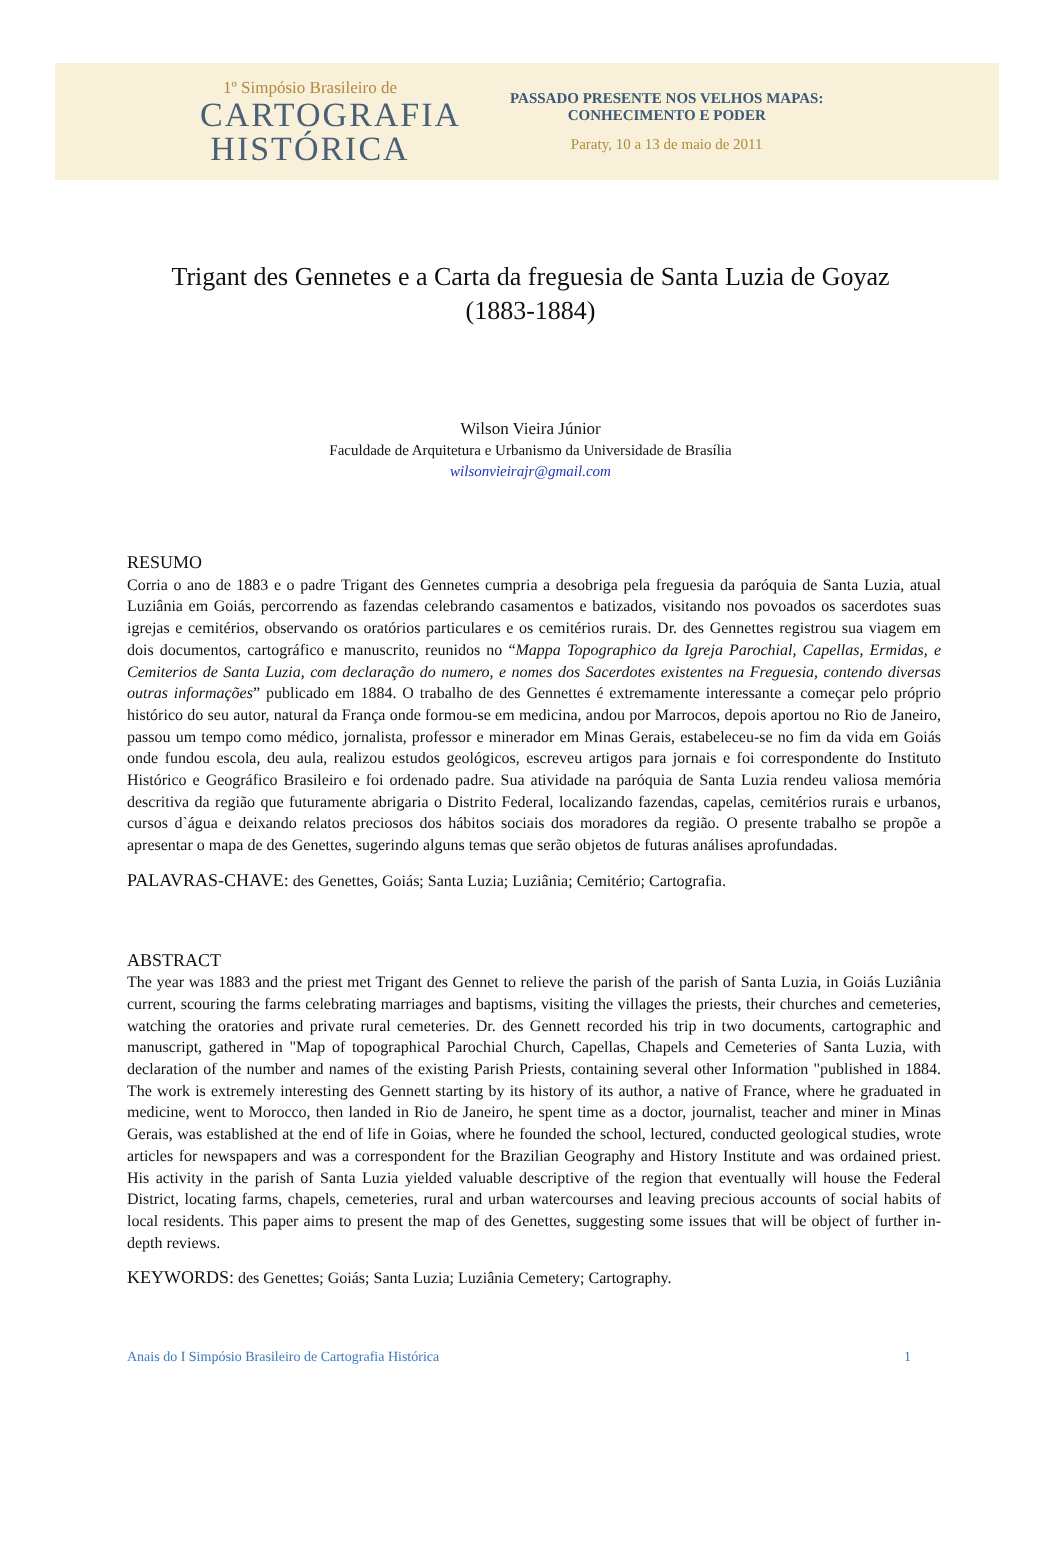1º Simpósio Brasileiro de
CARTOGRAFIA
HISTÓRICA
PASSADO PRESENTE NOS VELHOS MAPAS:
CONHECIMENTO E PODER
Paraty, 10 a 13 de maio de 2011
Trigant des Gennetes e a Carta da freguesia de Santa Luzia de Goyaz (1883-1884)
Wilson Vieira Júnior
Faculdade de Arquitetura e Urbanismo da Universidade de Brasília
wilsonvieirajr@gmail.com
RESUMO
Corria o ano de 1883 e o padre Trigant des Gennetes cumpria a desobriga pela freguesia da paróquia de Santa Luzia, atual Luziânia em Goiás, percorrendo as fazendas celebrando casamentos e batizados, visitando nos povoados os sacerdotes suas igrejas e cemitérios, observando os oratórios particulares e os cemitérios rurais. Dr. des Gennettes registrou sua viagem em dois documentos, cartográfico e manuscrito, reunidos no “Mappa Topographico da Igreja Parochial, Capellas, Ermidas, e Cemiterios de Santa Luzia, com declaração do numero, e nomes dos Sacerdotes existentes na Freguesia, contendo diversas outras informações” publicado em 1884. O trabalho de des Gennettes é extremamente interessante a começar pelo próprio histórico do seu autor, natural da França onde formou-se em medicina, andou por Marrocos, depois aportou no Rio de Janeiro, passou um tempo como médico, jornalista, professor e minerador em Minas Gerais, estabeleceu-se no fim da vida em Goiás onde fundou escola, deu aula, realizou estudos geológicos, escreveu artigos para jornais e foi correspondente do Instituto Histórico e Geográfico Brasileiro e foi ordenado padre. Sua atividade na paróquia de Santa Luzia rendeu valiosa memória descritiva da região que futuramente abrigaria o Distrito Federal, localizando fazendas, capelas, cemitérios rurais e urbanos, cursos d`água e deixando relatos preciosos dos hábitos sociais dos moradores da região. O presente trabalho se propõe a apresentar o mapa de des Genettes, sugerindo alguns temas que serão objetos de futuras análises aprofundadas.
PALAVRAS-CHAVE: des Genettes, Goiás; Santa Luzia; Luziânia; Cemitério; Cartografia.
ABSTRACT
The year was 1883 and the priest met Trigant des Gennet to relieve the parish of the parish of Santa Luzia, in Goiás Luziânia current, scouring the farms celebrating marriages and baptisms, visiting the villages the priests, their churches and cemeteries, watching the oratories and private rural cemeteries. Dr. des Gennett recorded his trip in two documents, cartographic and manuscript, gathered in "Map of topographical Parochial Church, Capellas, Chapels and Cemeteries of Santa Luzia, with declaration of the number and names of the existing Parish Priests, containing several other Information "published in 1884. The work is extremely interesting des Gennett starting by its history of its author, a native of France, where he graduated in medicine, went to Morocco, then landed in Rio de Janeiro, he spent time as a doctor, journalist, teacher and miner in Minas Gerais, was established at the end of life in Goias, where he founded the school, lectured, conducted geological studies, wrote articles for newspapers and was a correspondent for the Brazilian Geography and History Institute and was ordained priest. His activity in the parish of Santa Luzia yielded valuable descriptive of the region that eventually will house the Federal District, locating farms, chapels, cemeteries, rural and urban watercourses and leaving precious accounts of social habits of local residents. This paper aims to present the map of des Genettes, suggesting some issues that will be object of further in-depth reviews.
KEYWORDS: des Genettes; Goiás; Santa Luzia; Luziânia Cemetery; Cartography.
Anais do I Simpósio Brasileiro de Cartografia Histórica 1